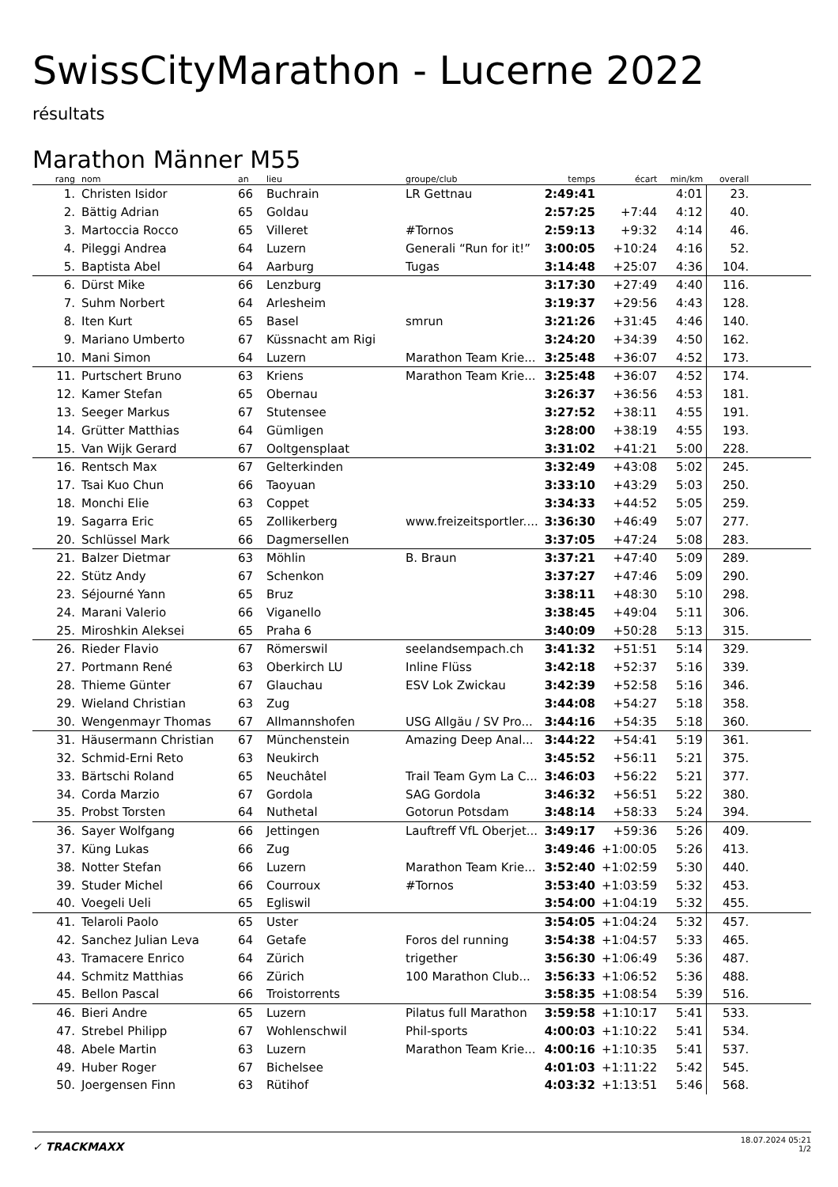SwissCityMarathon - Lucerne 2022
résultats
Marathon Männer M55
| rang | nom | an | lieu | groupe/club | temps | écart | min/km | overall | |
| --- | --- | --- | --- | --- | --- | --- | --- | --- | --- |
| 1. | Christen Isidor | 66 | Buchrain | LR Gettnau | 2:49:41 | | 4:01 | 23. | |
| 2. | Bättig Adrian | 65 | Goldau | | 2:57:25 | +7:44 | 4:12 | 40. | |
| 3. | Martoccia Rocco | 65 | Villeret | #Tornos | 2:59:13 | +9:32 | 4:14 | 46. | |
| 4. | Pileggi Andrea | 64 | Luzern | Generali “Run for it!” | 3:00:05 | +10:24 | 4:16 | 52. | |
| 5. | Baptista Abel | 64 | Aarburg | Tugas | 3:14:48 | +25:07 | 4:36 | 104. | |
| 6. | Dürst Mike | 66 | Lenzburg | | 3:17:30 | +27:49 | 4:40 | 116. | |
| 7. | Suhm Norbert | 64 | Arlesheim | | 3:19:37 | +29:56 | 4:43 | 128. | |
| 8. | Iten Kurt | 65 | Basel | smrun | 3:21:26 | +31:45 | 4:46 | 140. | |
| 9. | Mariano Umberto | 67 | Küssnacht am Rigi | | 3:24:20 | +34:39 | 4:50 | 162. | |
| 10. | Mani Simon | 64 | Luzern | Marathon Team Krie... | 3:25:48 | +36:07 | 4:52 | 173. | |
| 11. | Purtschert Bruno | 63 | Kriens | Marathon Team Krie... | 3:25:48 | +36:07 | 4:52 | 174. | |
| 12. | Kamer Stefan | 65 | Obernau | | 3:26:37 | +36:56 | 4:53 | 181. | |
| 13. | Seeger Markus | 67 | Stutensee | | 3:27:52 | +38:11 | 4:55 | 191. | |
| 14. | Grütter Matthias | 64 | Gümligen | | 3:28:00 | +38:19 | 4:55 | 193. | |
| 15. | Van Wijk Gerard | 67 | Ooltgensplaat | | 3:31:02 | +41:21 | 5:00 | 228. | |
| 16. | Rentsch Max | 67 | Gelterkinden | | 3:32:49 | +43:08 | 5:02 | 245. | |
| 17. | Tsai Kuo Chun | 66 | Taoyuan | | 3:33:10 | +43:29 | 5:03 | 250. | |
| 18. | Monchi Elie | 63 | Coppet | | 3:34:33 | +44:52 | 5:05 | 259. | |
| 19. | Sagarra Eric | 65 | Zollikerberg | www.freizeitsportler.... | 3:36:30 | +46:49 | 5:07 | 277. | |
| 20. | Schlüssel Mark | 66 | Dagmersellen | | 3:37:05 | +47:24 | 5:08 | 283. | |
| 21. | Balzer Dietmar | 63 | Möhlin | B. Braun | 3:37:21 | +47:40 | 5:09 | 289. | |
| 22. | Stütz Andy | 67 | Schenkon | | 3:37:27 | +47:46 | 5:09 | 290. | |
| 23. | Séjourné Yann | 65 | Bruz | | 3:38:11 | +48:30 | 5:10 | 298. | |
| 24. | Marani Valerio | 66 | Viganello | | 3:38:45 | +49:04 | 5:11 | 306. | |
| 25. | Miroshkin Aleksei | 65 | Praha 6 | | 3:40:09 | +50:28 | 5:13 | 315. | |
| 26. | Rieder Flavio | 67 | Römerswil | seelandsempach.ch | 3:41:32 | +51:51 | 5:14 | 329. | |
| 27. | Portmann René | 63 | Oberkirch LU | Inline Flüss | 3:42:18 | +52:37 | 5:16 | 339. | |
| 28. | Thieme Günter | 67 | Glauchau | ESV Lok Zwickau | 3:42:39 | +52:58 | 5:16 | 346. | |
| 29. | Wieland Christian | 63 | Zug | | 3:44:08 | +54:27 | 5:18 | 358. | |
| 30. | Wengenmayr Thomas | 67 | Allmannshofen | USG Allgäu / SV Pro... | 3:44:16 | +54:35 | 5:18 | 360. | |
| 31. | Häusermann Christian | 67 | Münchenstein | Amazing Deep Anal... | 3:44:22 | +54:41 | 5:19 | 361. | |
| 32. | Schmid-Erni Reto | 63 | Neukirch | | 3:45:52 | +56:11 | 5:21 | 375. | |
| 33. | Bärtschi Roland | 65 | Neuchâtel | Trail Team Gym La C... | 3:46:03 | +56:22 | 5:21 | 377. | |
| 34. | Corda Marzio | 67 | Gordola | SAG Gordola | 3:46:32 | +56:51 | 5:22 | 380. | |
| 35. | Probst Torsten | 64 | Nuthetal | Gotorun Potsdam | 3:48:14 | +58:33 | 5:24 | 394. | |
| 36. | Sayer Wolfgang | 66 | Jettingen | Lauftreff VfL Oberjet... | 3:49:17 | +59:36 | 5:26 | 409. | |
| 37. | Küng Lukas | 66 | Zug | | 3:49:46 | +1:00:05 | 5:26 | 413. | |
| 38. | Notter Stefan | 66 | Luzern | Marathon Team Krie... | 3:52:40 | +1:02:59 | 5:30 | 440. | |
| 39. | Studer Michel | 66 | Courroux | #Tornos | 3:53:40 | +1:03:59 | 5:32 | 453. | |
| 40. | Voegeli Ueli | 65 | Egliswil | | 3:54:00 | +1:04:19 | 5:32 | 455. | |
| 41. | Telaroli Paolo | 65 | Uster | | 3:54:05 | +1:04:24 | 5:32 | 457. | |
| 42. | Sanchez Julian Leva | 64 | Getafe | Foros del running | 3:54:38 | +1:04:57 | 5:33 | 465. | |
| 43. | Tramacere Enrico | 64 | Zürich | trigether | 3:56:30 | +1:06:49 | 5:36 | 487. | |
| 44. | Schmitz Matthias | 66 | Zürich | 100 Marathon Club... | 3:56:33 | +1:06:52 | 5:36 | 488. | |
| 45. | Bellon Pascal | 66 | Troistorrents | | 3:58:35 | +1:08:54 | 5:39 | 516. | |
| 46. | Bieri Andre | 65 | Luzern | Pilatus full Marathon | 3:59:58 | +1:10:17 | 5:41 | 533. | |
| 47. | Strebel Philipp | 67 | Wohlenschwil | Phil-sports | 4:00:03 | +1:10:22 | 5:41 | 534. | |
| 48. | Abele Martin | 63 | Luzern | Marathon Team Krie... | 4:00:16 | +1:10:35 | 5:41 | 537. | |
| 49. | Huber Roger | 67 | Bichelsee | | 4:01:03 | +1:11:22 | 5:42 | 545. | |
| 50. | Joergensen Finn | 63 | Rütihof | | 4:03:32 | +1:13:51 | 5:46 | 568. | |
✓ TRACKMAXX
18.07.2024 05:21
1/2